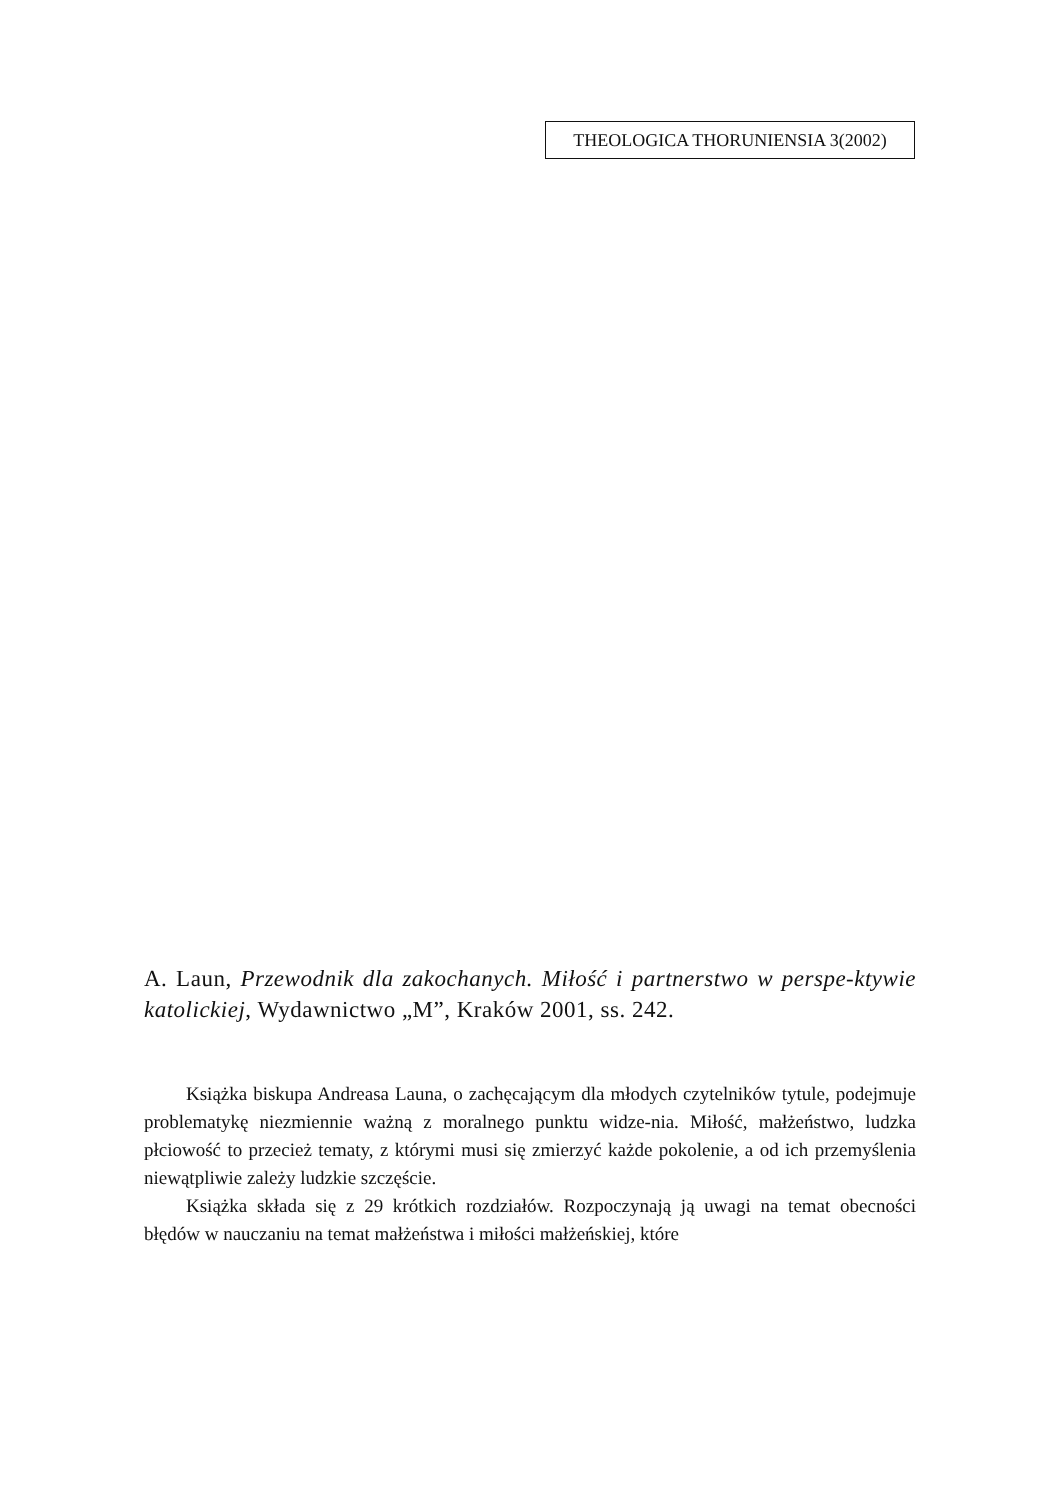THEOLOGICA THORUNIENSIA 3(2002)
A. Laun, Przewodnik dla zakochanych. Miłość i partnerstwo w perspe-ktywie katolickiej, Wydawnictwo „M”, Kraków 2001, ss. 242.
Książka biskupa Andreasa Launa, o zachęcającym dla młodych czytelników tytule, podejmuje problematykę niezmiennie ważną z moralnego punktu widze-nia. Miłość, małżeństwo, ludzka płciowość to przecież tematy, z którymi musi się zmierzyć każde pokolenie, a od ich przemyślenia niewątpliwie zależy ludzkie szczęście.
Książka składa się z 29 krótkich rozdziałów. Rozpoczynają ją uwagi na temat obecności błędów w nauczaniu na temat małżeństwa i miłości małżeńskiej, które